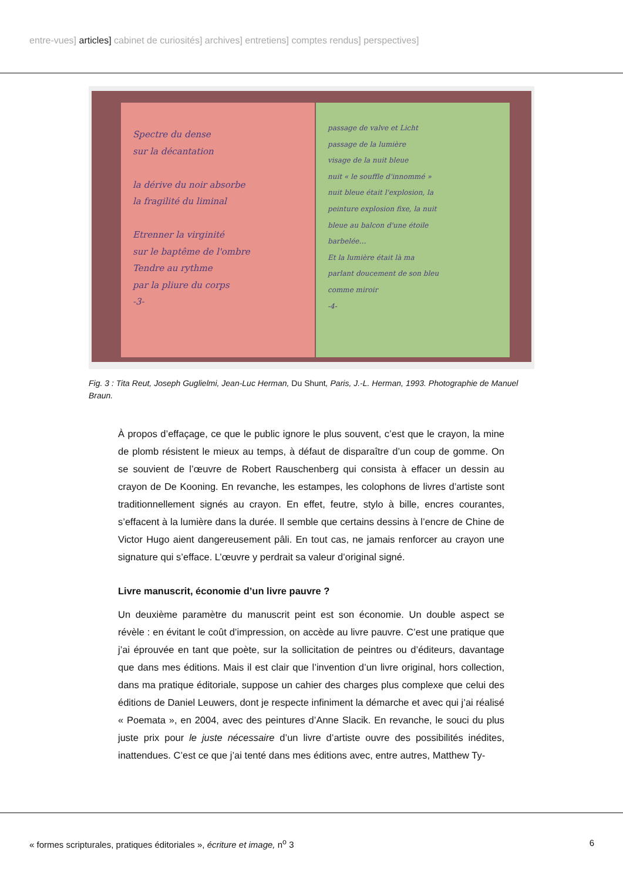entre-vues] articles] cabinet de curiosités] archives] entretiens] comptes rendus] perspectives]
Spectre du dense
sur la décantation
la dérive du noir absorbe
la fragilité du liminal
Etrenner la virginité
sur le baptême de l'ombre
Tendre au rythme
par la pliure du corps
-3-
passage de valve et Licht
passage de la lumière
visage de la nuit bleue
nuit « le souffle d'innommé »
nuit bleue était l'explosion, la
peinture explosion fixe, la nuit
bleue au balcon d'une étoile
barbelée…
Et la lumière était là ma
parlant doucement de son bleu
comme miroir
-4-
Fig. 3 : Tita Reut, Joseph Guglielmi, Jean-Luc Herman, Du Shunt, Paris, J.-L. Herman, 1993. Photographie de Manuel Braun.
À propos d’effaçage, ce que le public ignore le plus souvent, c’est que le crayon, la mine de plomb résistent le mieux au temps, à défaut de disparaître d’un coup de gomme. On se souvient de l’œuvre de Robert Rauschenberg qui consista à effacer un dessin au crayon de De Kooning. En revanche, les estampes, les colophons de livres d’artiste sont traditionnellement signés au crayon. En effet, feutre, stylo à bille, encres courantes, s’effacent à la lumière dans la durée. Il semble que certains dessins à l’encre de Chine de Victor Hugo aient dangereusement pâli. En tout cas, ne jamais renforcer au crayon une signature qui s’efface. L’œuvre y perdrait sa valeur d’original signé.
Livre manuscrit, économie d’un livre pauvre ?
Un deuxième paramètre du manuscrit peint est son économie. Un double aspect se révèle : en évitant le coût d’impression, on accède au livre pauvre. C’est une pratique que j’ai éprouvée en tant que poète, sur la sollicitation de peintres ou d’éditeurs, davantage que dans mes éditions. Mais il est clair que l’invention d’un livre original, hors collection, dans ma pratique éditoriale, suppose un cahier des charges plus complexe que celui des éditions de Daniel Leuwers, dont je respecte infiniment la démarche et avec qui j’ai réalisé « Poemata », en 2004, avec des peintures d’Anne Slacik. En revanche, le souci du plus juste prix pour le juste nécessaire d’un livre d’artiste ouvre des possibilités inédites, inattendues. C’est ce que j’ai tenté dans mes éditions avec, entre autres, Matthew Ty-
« formes scripturales, pratiques éditoriales », écriture et image, n<sup>o</sup> 3 6